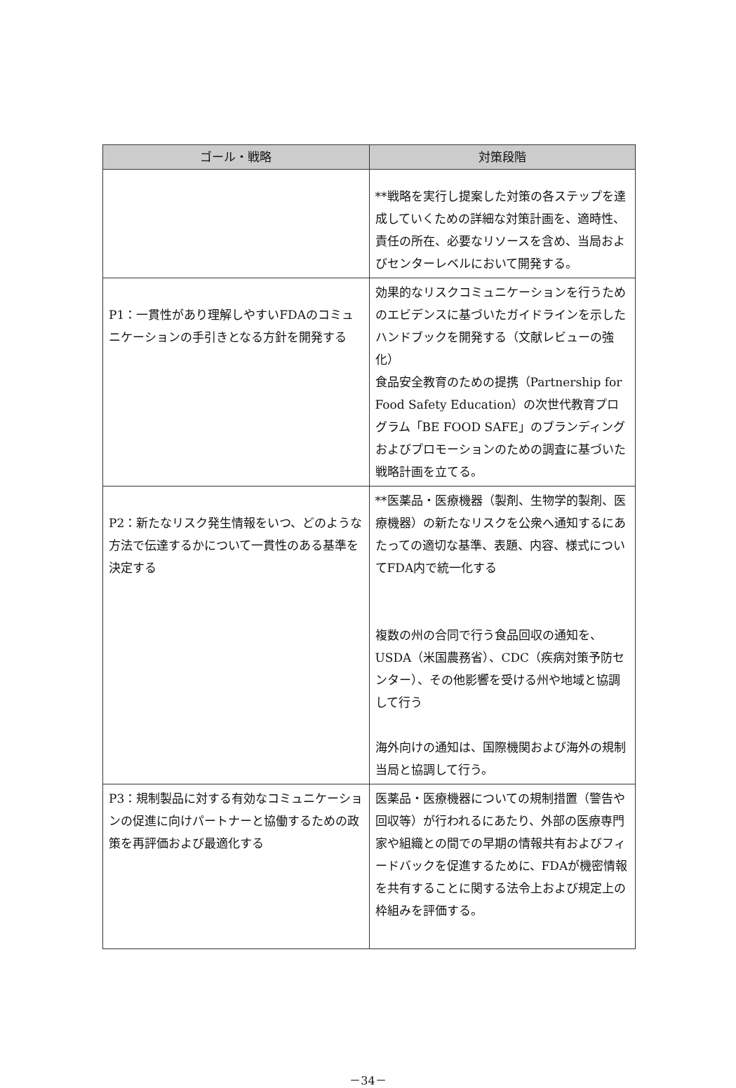| ゴール・戦略 | 対策段階 |
| --- | --- |
| | **戦略を実行し提案した対策の各ステップを達成していくための詳細な対策計画を、適時性、責任の所在、必要なリソースを含め、当局およびセンターレベルにおいて開発する。 |
| P1：一貫性があり理解しやすいFDAのコミュニケーションの手引きとなる方針を開発する | 効果的なリスクコミュニケーションを行うためのエビデンスに基づいたガイドラインを示したハンドブックを開発する（文献レビューの強化） 食品安全教育のための提携（Partnership for Food Safety Education）の次世代教育プログラム「BE FOOD SAFE」のブランディングおよびプロモーションのための調査に基づいた戦略計画を立てる。 |
| P2：新たなリスク発生情報をいつ、どのような方法で伝達するかについて一貫性のある基準を決定する | **医薬品・医療機器（製剤、生物学的製剤、医療機器）の新たなリスクを公衆へ通知するにあたっての適切な基準、表題、内容、様式についてFDA内で統一化する 複数の州の合同で行う食品回収の通知を、USDA（米国農務省）、CDC（疾病対策予防センター）、その他影響を受ける州や地域と協調して行う 海外向けの通知は、国際機関および海外の規制当局と協調して行う。 |
| P3：規制製品に対する有効なコミュニケーションの促進に向けパートナーと協働するための政策を再評価および最適化する | 医薬品・医療機器についての規制措置（警告や回収等）が行われるにあたり、外部の医療専門家や組織との間での早期の情報共有およびフィードバックを促進するために、FDAが機密情報を共有することに関する法令上および規定上の枠組みを評価する。 |
－34－